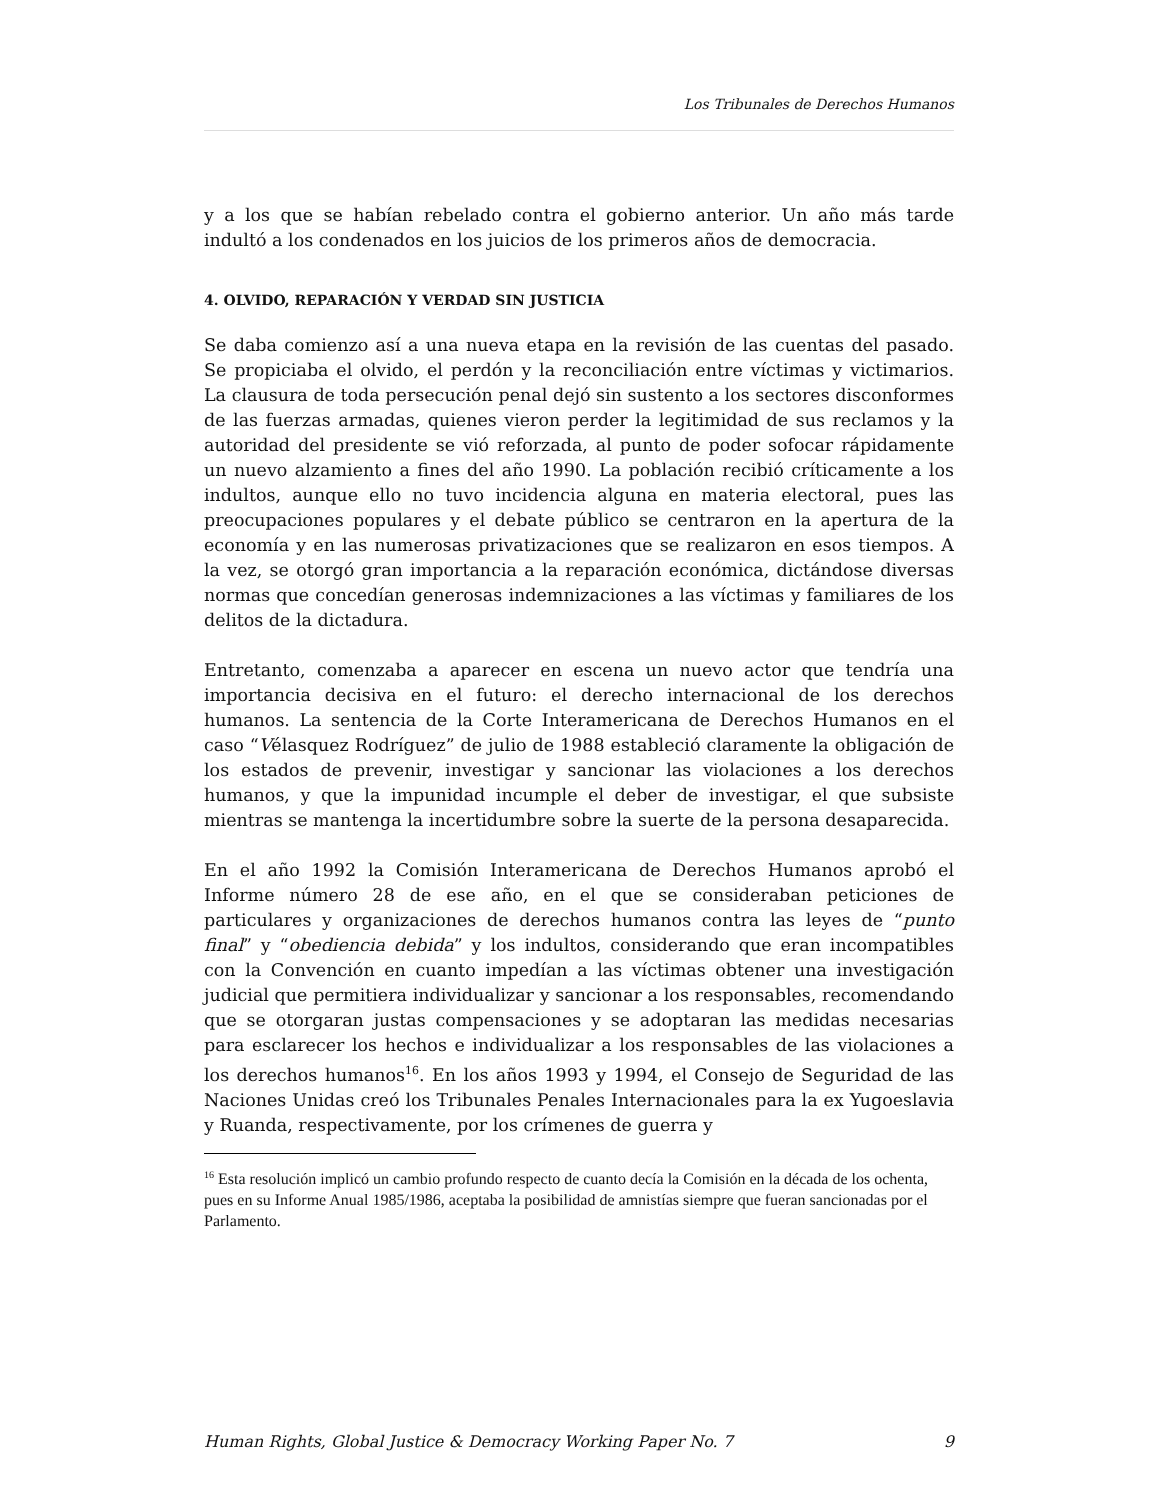Los Tribunales de Derechos Humanos
y a los que se habían rebelado contra el gobierno anterior. Un año más tarde indultó a los condenados en los juicios de los primeros años de democracia.
4. OLVIDO, REPARACIÓN Y VERDAD SIN JUSTICIA
Se daba comienzo así a una nueva etapa en la revisión de las cuentas del pasado. Se propiciaba el olvido, el perdón y la reconciliación entre víctimas y victimarios. La clausura de toda persecución penal dejó sin sustento a los sectores disconformes de las fuerzas armadas, quienes vieron perder la legitimidad de sus reclamos y la autoridad del presidente se vió reforzada, al punto de poder sofocar rápidamente un nuevo alzamiento a fines del año 1990. La población recibió críticamente a los indultos, aunque ello no tuvo incidencia alguna en materia electoral, pues las preocupaciones populares y el debate público se centraron en la apertura de la economía y en las numerosas privatizaciones que se realizaron en esos tiempos. A la vez, se otorgó gran importancia a la reparación económica, dictándose diversas normas que concedían generosas indemnizaciones a las víctimas y familiares de los delitos de la dictadura.
Entretanto, comenzaba a aparecer en escena un nuevo actor que tendría una importancia decisiva en el futuro: el derecho internacional de los derechos humanos. La sentencia de la Corte Interamericana de Derechos Humanos en el caso “Vélasquez Rodríguez” de julio de 1988 estableció claramente la obligación de los estados de prevenir, investigar y sancionar las violaciones a los derechos humanos, y que la impunidad incumple el deber de investigar, el que subsiste mientras se mantenga la incertidumbre sobre la suerte de la persona desaparecida.
En el año 1992 la Comisión Interamericana de Derechos Humanos aprobó el Informe número 28 de ese año, en el que se consideraban peticiones de particulares y organizaciones de derechos humanos contra las leyes de “punto final” y “obediencia debida” y los indultos, considerando que eran incompatibles con la Convención en cuanto impedían a las víctimas obtener una investigación judicial que permitiera individualizar y sancionar a los responsables, recomendando que se otorgaran justas compensaciones y se adoptaran las medidas necesarias para esclarecer los hechos e individualizar a los responsables de las violaciones a los derechos humanos<sup>16</sup>. En los años 1993 y 1994, el Consejo de Seguridad de las Naciones Unidas creó los Tribunales Penales Internacionales para la ex Yugoeslavia y Ruanda, respectivamente, por los crímenes de guerra y
<sup>16</sup> Esta resolución implicó un cambio profundo respecto de cuanto decía la Comisión en la década de los ochenta, pues en su Informe Anual 1985/1986, aceptaba la posibilidad de amnistías siempre que fueran sancionadas por el Parlamento.
Human Rights, Global Justice & Democracy Working Paper No. 7 9